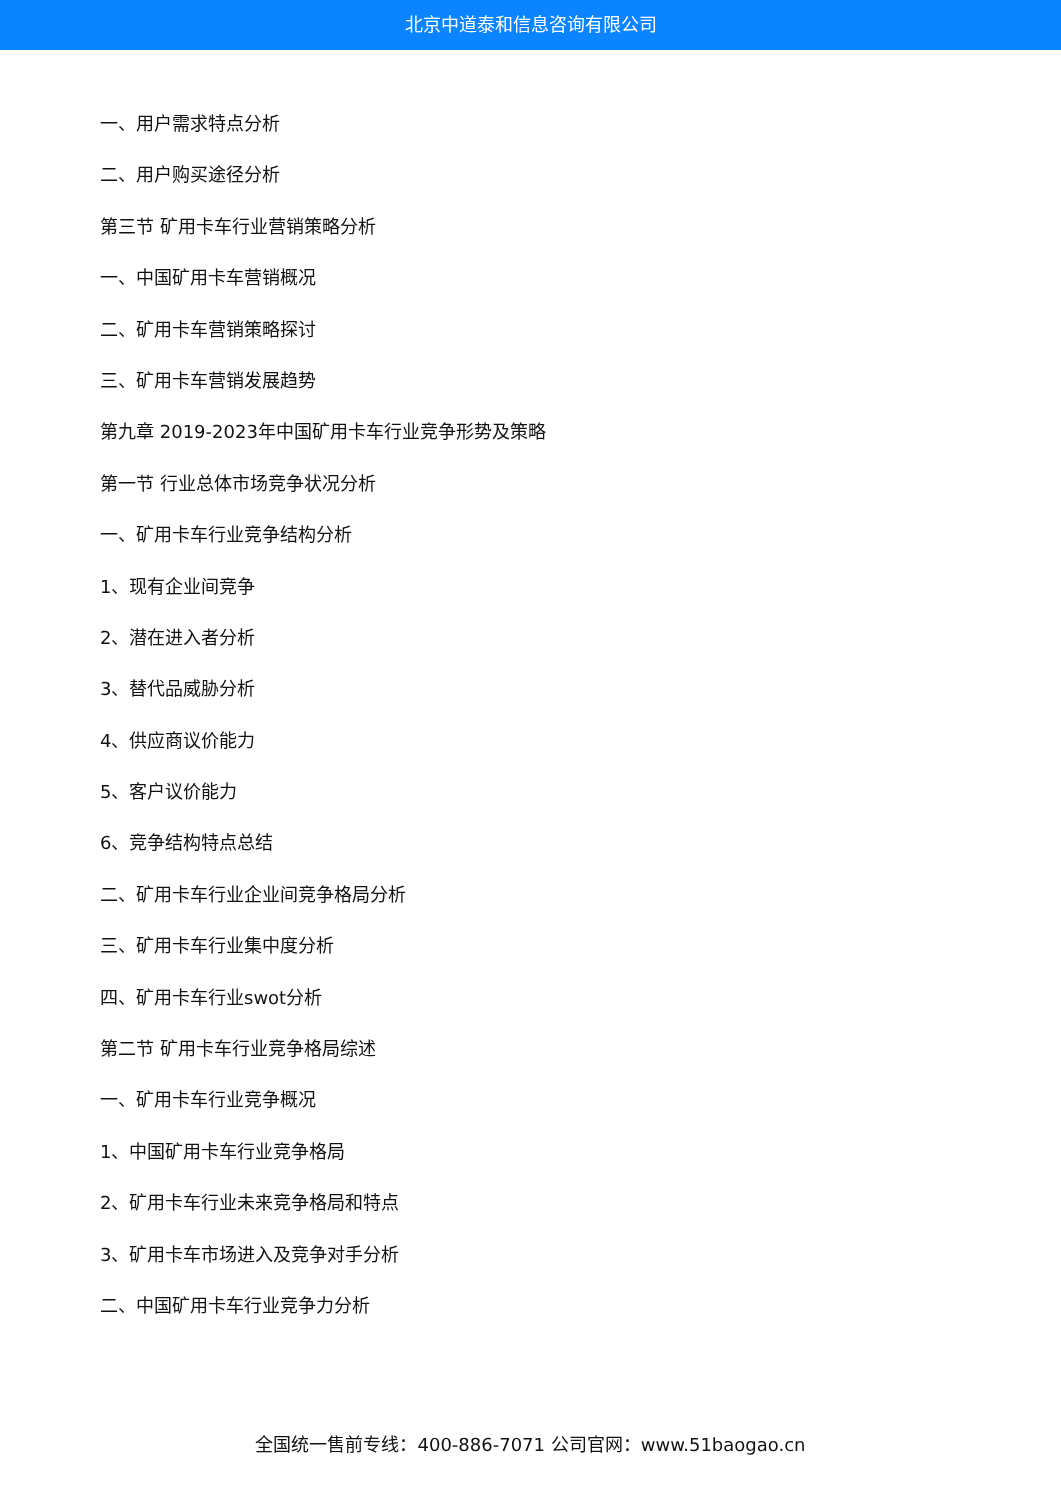北京中道泰和信息咨询有限公司
一、用户需求特点分析
二、用户购买途径分析
第三节 矿用卡车行业营销策略分析
一、中国矿用卡车营销概况
二、矿用卡车营销策略探讨
三、矿用卡车营销发展趋势
第九章 2019-2023年中国矿用卡车行业竞争形势及策略
第一节 行业总体市场竞争状况分析
一、矿用卡车行业竞争结构分析
1、现有企业间竞争
2、潜在进入者分析
3、替代品威胁分析
4、供应商议价能力
5、客户议价能力
6、竞争结构特点总结
二、矿用卡车行业企业间竞争格局分析
三、矿用卡车行业集中度分析
四、矿用卡车行业swot分析
第二节 矿用卡车行业竞争格局综述
一、矿用卡车行业竞争概况
1、中国矿用卡车行业竞争格局
2、矿用卡车行业未来竞争格局和特点
3、矿用卡车市场进入及竞争对手分析
二、中国矿用卡车行业竞争力分析
全国统一售前专线：400-886-7071 公司官网：www.51baogao.cn